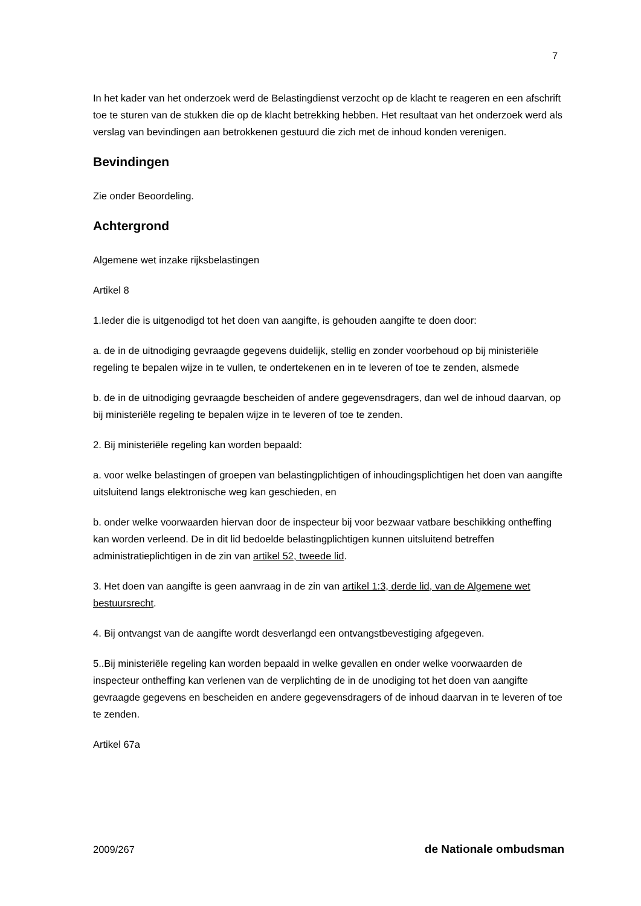7
In het kader van het onderzoek werd de Belastingdienst verzocht op de klacht te reageren en een afschrift toe te sturen van de stukken die op de klacht betrekking hebben. Het resultaat van het onderzoek werd als verslag van bevindingen aan betrokkenen gestuurd die zich met de inhoud konden verenigen.
Bevindingen
Zie onder Beoordeling.
Achtergrond
Algemene wet inzake rijksbelastingen
Artikel 8
1.Ieder die is uitgenodigd tot het doen van aangifte, is gehouden aangifte te doen door:
a. de in de uitnodiging gevraagde gegevens duidelijk, stellig en zonder voorbehoud op bij ministeriële regeling te bepalen wijze in te vullen, te ondertekenen en in te leveren of toe te zenden, alsmede
b. de in de uitnodiging gevraagde bescheiden of andere gegevensdragers, dan wel de inhoud daarvan, op bij ministeriële regeling te bepalen wijze in te leveren of toe te zenden.
2. Bij ministeriële regeling kan worden bepaald:
a. voor welke belastingen of groepen van belastingplichtigen of inhoudingsplichtigen het doen van aangifte uitsluitend langs elektronische weg kan geschieden, en
b. onder welke voorwaarden hiervan door de inspecteur bij voor bezwaar vatbare beschikking ontheffing kan worden verleend. De in dit lid bedoelde belastingplichtigen kunnen uitsluitend betreffen administratieplichtigen in de zin van artikel 52, tweede lid.
3. Het doen van aangifte is geen aanvraag in de zin van artikel 1:3, derde lid, van de Algemene wet bestuursrecht.
4. Bij ontvangst van de aangifte wordt desverlangd een ontvangstbevestiging afgegeven.
5..Bij ministeriële regeling kan worden bepaald in welke gevallen en onder welke voorwaarden de inspecteur ontheffing kan verlenen van de verplichting de in de unodiging tot het doen van aangifte gevraagde gegevens en bescheiden en andere gegevensdragers of de inhoud daarvan in te leveren of toe te zenden.
Artikel 67a
2009/267 de Nationale ombudsman